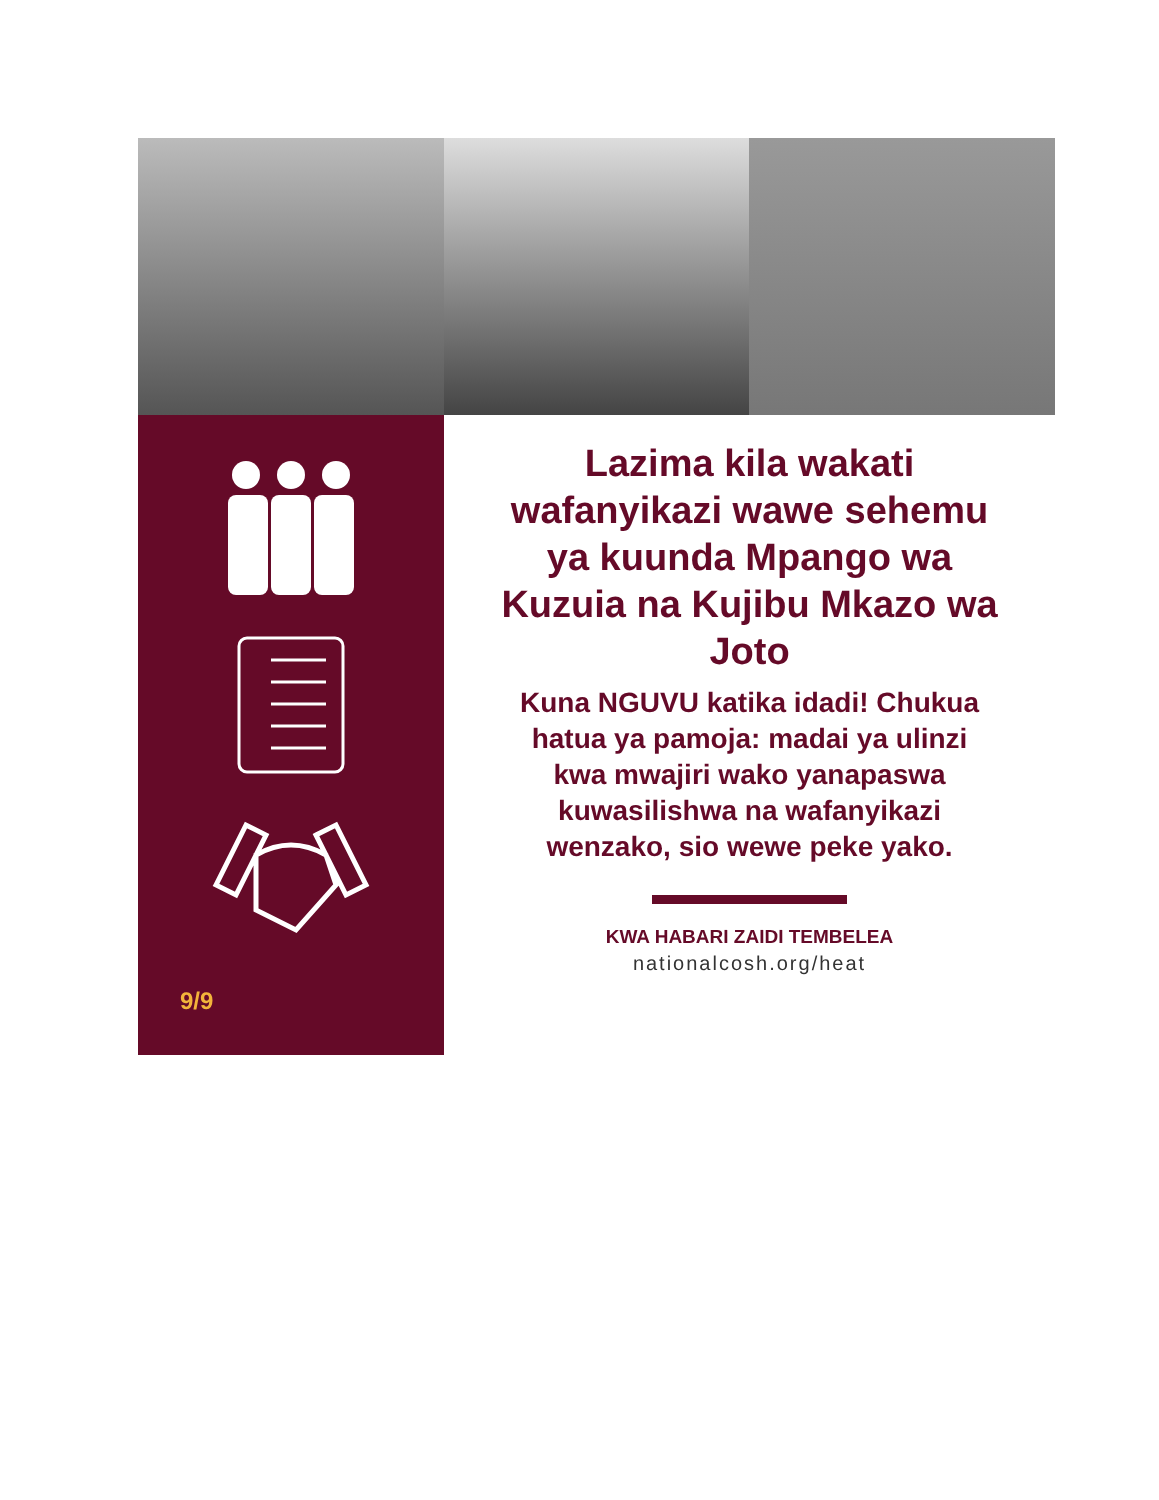9/9
Lazima kila wakati wafanyikazi wawe sehemu ya kuunda Mpango wa Kuzuia na Kujibu Mkazo wa Joto
Kuna NGUVU katika idadi! Chukua hatua ya pamoja: madai ya ulinzi kwa mwajiri wako yanapaswa kuwasilishwa na wafanyikazi wenzako, sio wewe peke yako.
KWA HABARI ZAIDI TEMBELEA
nationalcosh.org/heat